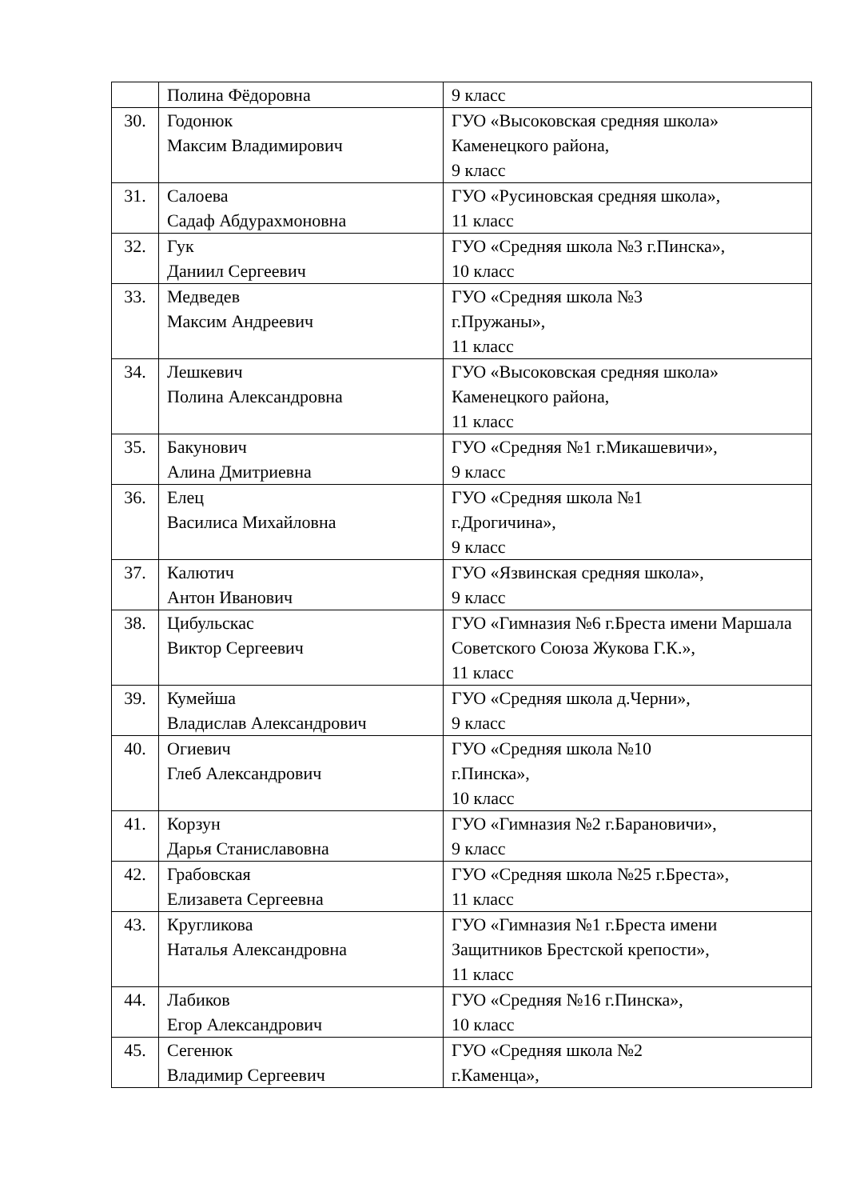| | Полина Фёдоровна | 9 класс |
| 30. | Годонюк Максим Владимирович | ГУО «Высоковская средняя школа» Каменецкого района, 9 класс |
| 31. | Салоева Садаф Абдурахмоновна | ГУО «Русиновская средняя школа», 11 класс |
| 32. | Гук Даниил Сергеевич | ГУО «Средняя школа №3 г.Пинска», 10 класс |
| 33. | Медведев Максим Андреевич | ГУО «Средняя школа №3 г.Пружаны», 11 класс |
| 34. | Лешкевич Полина Александровна | ГУО «Высоковская средняя школа» Каменецкого района, 11 класс |
| 35. | Бакунович Алина Дмитриевна | ГУО «Средняя №1 г.Микашевичи», 9 класс |
| 36. | Елец Василиса Михайловна | ГУО «Средняя школа №1 г.Дрогичина», 9 класс |
| 37. | Калютич Антон Иванович | ГУО «Язвинская средняя школа», 9 класс |
| 38. | Цибульскас Виктор Сергеевич | ГУО «Гимназия №6 г.Бреста имени Маршала Советского Союза Жукова Г.К.», 11 класс |
| 39. | Кумейша Владислав Александрович | ГУО «Средняя школа д.Черни», 9 класс |
| 40. | Огиевич Глеб Александрович | ГУО «Средняя школа №10 г.Пинска», 10 класс |
| 41. | Корзун Дарья Станиславовна | ГУО «Гимназия №2 г.Барановичи», 9 класс |
| 42. | Грабовская Елизавета Сергеевна | ГУО «Средняя школа №25 г.Бреста», 11 класс |
| 43. | Кругликова Наталья Александровна | ГУО «Гимназия №1 г.Бреста имени Защитников Брестской крепости», 11 класс |
| 44. | Лабиков Егор Александрович | ГУО «Средняя №16 г.Пинска», 10 класс |
| 45. | Сегенюк Владимир Сергеевич | ГУО «Средняя школа №2 г.Каменца», |